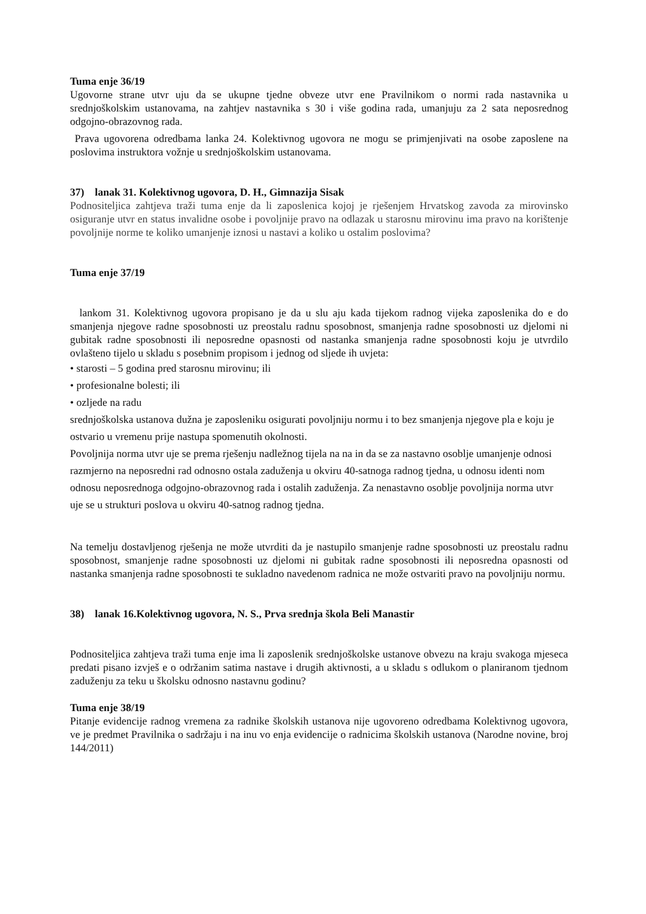Tuma enje 36/19
Ugovorne strane utvr uju da se ukupne tjedne obveze utvr ene Pravilnikom o normi rada nastavnika u srednjoškolskim ustanovama, na zahtjev nastavnika s 30 i više godina rada, umanjuju za 2 sata neposrednog odgojno-obrazovnog rada.
Prava ugovorena odredbama lanka 24. Kolektivnog ugovora ne mogu se primjenjivati na osobe zaposlene na poslovima instruktora vožnje u srednjoškolskim ustanovama.
37) lanak 31. Kolektivnog ugovora, D. H., Gimnazija Sisak
Podnositeljica zahtjeva traži tuma enje da li zaposlenica kojoj je rješenjem Hrvatskog zavoda za mirovinsko osiguranje utvr en status invalidne osobe i povoljnije pravo na odlazak u starosnu mirovinu ima pravo na korištenje povoljnije norme te koliko umanjenje iznosi u nastavi a koliko u ostalim poslovima?
Tuma enje 37/19
lankom 31. Kolektivnog ugovora propisano je da u slu aju kada tijekom radnog vijeka zaposlenika do e do smanjenja njegove radne sposobnosti uz preostalu radnu sposobnost, smanjenja radne sposobnosti uz djelomi ni gubitak radne sposobnosti ili neposredne opasnosti od nastanka smanjenja radne sposobnosti koju je utvrdilo ovlašteno tijelo u skladu s posebnim propisom i jednog od sljede ih uvjeta:
• starosti – 5 godina pred starosnu mirovinu; ili
• profesionalne bolesti; ili
• ozljede na radu
srednjoškolska ustanova dužna je zaposleniku osigurati povoljniju normu i to bez smanjenja njegove pla e koju je ostvario u vremenu prije nastupa spomenutih okolnosti.
Povoljnija norma utvr uje se prema rješenju nadležnog tijela na na in da se za nastavno osoblje umanjenje odnosi razmjerno na neposredni rad odnosno ostala zaduženja u okviru 40-satnoga radnog tjedna, u odnosu identi nom odnosu neposrednoga odgojno-obrazovnog rada i ostalih zaduženja. Za nenastavno osoblje povoljnija norma utvr uje se u strukturi poslova u okviru 40-satnog radnog tjedna.
Na temelju dostavljenog rješenja ne može utvrditi da je nastupilo smanjenje radne sposobnosti uz preostalu radnu sposobnost, smanjenje radne sposobnosti uz djelomi ni gubitak radne sposobnosti ili neposredna opasnosti od nastanka smanjenja radne sposobnosti te sukladno navedenom radnica ne može ostvariti pravo na povoljniju normu.
38) lanak 16.Kolektivnog ugovora, N. S., Prva srednja škola Beli Manastir
Podnositeljica zahtjeva traži tuma enje ima li zaposlenik srednjoškolske ustanove obvezu na kraju svakoga mjeseca predati pisano izvješ e o održanim satima nastave i drugih aktivnosti, a u skladu s odlukom o planiranom tjednom zaduženju za teku u školsku odnosno nastavnu godinu?
Tuma enje 38/19
Pitanje evidencije radnog vremena za radnike školskih ustanova nije ugovoreno odredbama Kolektivnog ugovora, ve je predmet Pravilnika o sadržaju i na inu vo enja evidencije o radnicima školskih ustanova (Narodne novine, broj 144/2011)